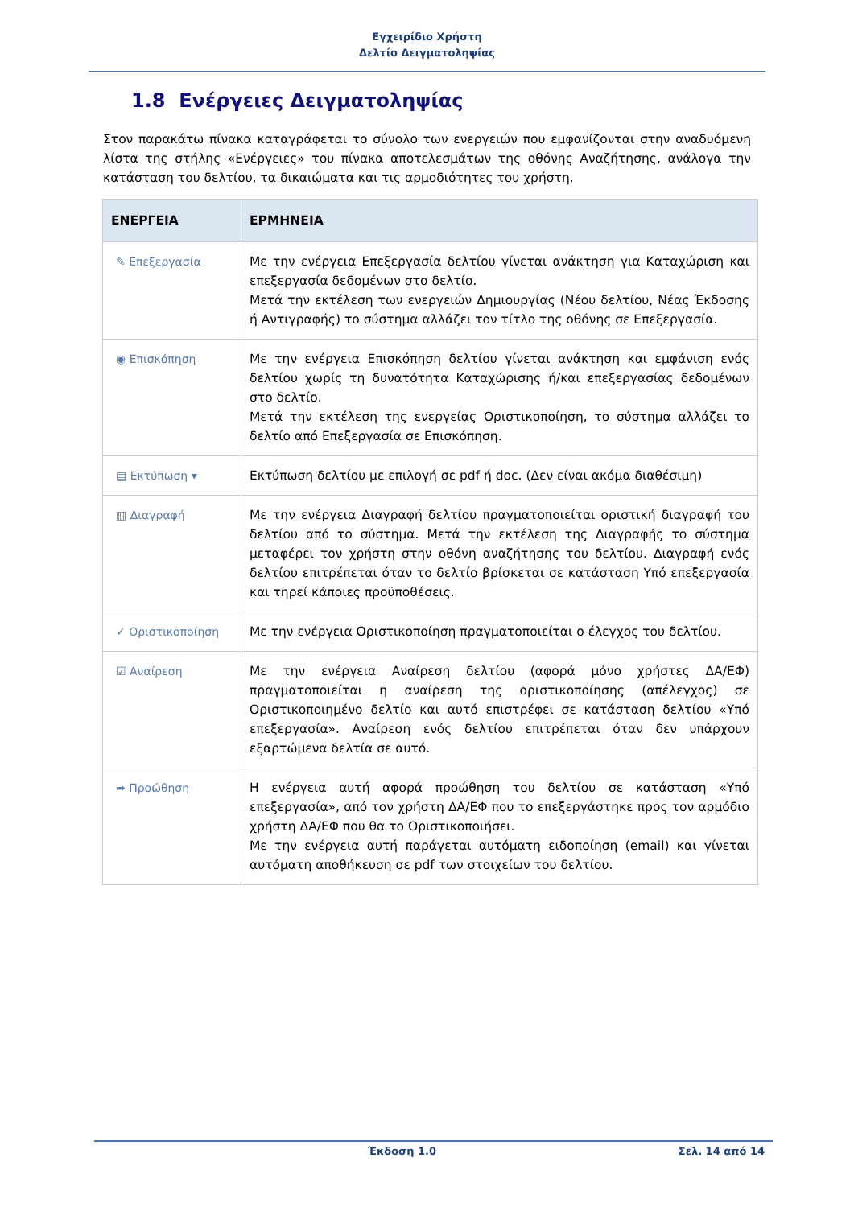Εγχειρίδιο Χρήστη
Δελτίο Δειγματοληψίας
1.8 Ενέργειες Δειγματοληψίας
Στον παρακάτω πίνακα καταγράφεται το σύνολο των ενεργειών που εμφανίζονται στην αναδυόμενη λίστα της στήλης «Ενέργειες» του πίνακα αποτελεσμάτων της οθόνης Αναζήτησης, ανάλογα την κατάσταση του δελτίου, τα δικαιώματα και τις αρμοδιότητες του χρήστη.
| ΕΝΕΡΓΕΙΑ | ΕΡΜΗΝΕΙΑ |
| --- | --- |
| ✎ Επεξεργασία | Με την ενέργεια Επεξεργασία δελτίου γίνεται ανάκτηση για Καταχώριση και επεξεργασία δεδομένων στο δελτίο. Μετά την εκτέλεση των ενεργειών Δημιουργίας (Νέου δελτίου, Νέας Έκδοσης ή Αντιγραφής) το σύστημα αλλάζει τον τίτλο της οθόνης σε Επεξεργασία. |
| ◉ Επισκόπηση | Με την ενέργεια Επισκόπηση δελτίου γίνεται ανάκτηση και εμφάνιση ενός δελτίου χωρίς τη δυνατότητα Καταχώρισης ή/και επεξεργασίας δεδομένων στο δελτίο. Μετά την εκτέλεση της ενεργείας Οριστικοποίηση, το σύστημα αλλάζει το δελτίο από Επεξεργασία σε Επισκόπηση. |
| ▤ Εκτύπωση ▾ | Εκτύπωση δελτίου με επιλογή σε pdf ή doc. (Δεν είναι ακόμα διαθέσιμη) |
| ▥ Διαγραφή | Με την ενέργεια Διαγραφή δελτίου πραγματοποιείται οριστική διαγραφή του δελτίου από το σύστημα. Μετά την εκτέλεση της Διαγραφής το σύστημα μεταφέρει τον χρήστη στην οθόνη αναζήτησης του δελτίου. Διαγραφή ενός δελτίου επιτρέπεται όταν το δελτίο βρίσκεται σε κατάσταση Υπό επεξεργασία και τηρεί κάποιες προϋποθέσεις. |
| ✓ Οριστικοποίηση | Με την ενέργεια Οριστικοποίηση πραγματοποιείται ο έλεγχος του δελτίου. |
| ☑ Αναίρεση | Με την ενέργεια Αναίρεση δελτίου (αφορά μόνο χρήστες ΔΑ/ΕΦ) πραγματοποιείται η αναίρεση της οριστικοποίησης (απέλεγχος) σε Οριστικοποιημένο δελτίο και αυτό επιστρέφει σε κατάσταση δελτίου «Υπό επεξεργασία». Αναίρεση ενός δελτίου επιτρέπεται όταν δεν υπάρχουν εξαρτώμενα δελτία σε αυτό. |
| ➦ Προώθηση | Η ενέργεια αυτή αφορά προώθηση του δελτίου σε κατάσταση «Υπό επεξεργασία», από τον χρήστη ΔΑ/ΕΦ που το επεξεργάστηκε προς τον αρμόδιο χρήστη ΔΑ/ΕΦ που θα το Οριστικοποιήσει. Με την ενέργεια αυτή παράγεται αυτόματη ειδοποίηση (email) και γίνεται αυτόματη αποθήκευση σε pdf των στοιχείων του δελτίου. |
Έκδοση 1.0 Σελ. 14 από 14